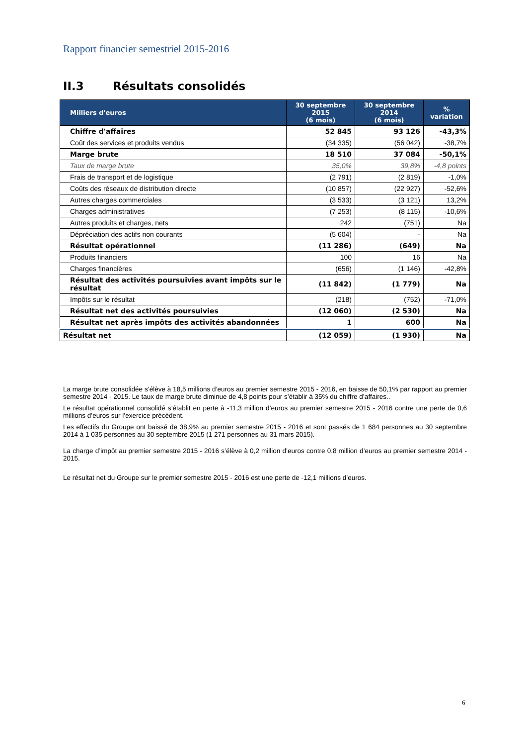Rapport financier semestriel 2015-2016
II.3 Résultats consolidés
| Milliers d'euros | 30 septembre 2015 (6 mois) | 30 septembre 2014 (6 mois) | % variation |
| --- | --- | --- | --- |
| Chiffre d'affaires | 52 845 | 93 126 | -43,3% |
| Coût des services et produits vendus | (34 335) | (56 042) | -38,7% |
| Marge brute | 18 510 | 37 084 | -50,1% |
| Taux de marge brute | 35,0% | 39,8% | -4,8 points |
| Frais de transport et de logistique | (2 791) | (2 819) | -1,0% |
| Coûts des réseaux de distribution directe | (10 857) | (22 927) | -52,6% |
| Autres charges commerciales | (3 533) | (3 121) | 13,2% |
| Charges administratives | (7 253) | (8 115) | -10,6% |
| Autres produits et charges, nets | 242 | (751) | Na |
| Dépréciation des actifs non courants | (5 604) | - | Na |
| Résultat opérationnel | (11 286) | (649) | Na |
| Produits financiers | 100 | 16 | Na |
| Charges financières | (656) | (1 146) | -42,8% |
| Résultat des activités poursuivies avant impôts sur le résultat | (11 842) | (1 779) | Na |
| Impôts sur le résultat | (218) | (752) | -71,0% |
| Résultat net des activités poursuivies | (12 060) | (2 530) | Na |
| Résultat net après impôts des activités abandonnées | 1 | 600 | Na |
| Résultat net | (12 059) | (1 930) | Na |
La marge brute consolidée s’élève à 18,5 millions d’euros au premier semestre 2015 - 2016, en baisse de 50,1% par rapport au premier semestre 2014 - 2015. Le taux de marge brute diminue de 4,8 points pour s’établir à 35% du chiffre d’affaires..
Le résultat opérationnel consolidé s’établit en perte à -11,3 million d’euros au premier semestre 2015 - 2016 contre une perte de 0,6 millions d’euros sur l’exercice précédent.
Les effectifs du Groupe ont baissé de 38,9% au premier semestre 2015 - 2016 et sont passés de 1 684 personnes au 30 septembre 2014 à 1 035 personnes au 30 septembre 2015 (1 271 personnes au 31 mars 2015).
La charge d’impôt au premier semestre 2015 - 2016 s’élève à 0,2 million d’euros contre 0,8 million d’euros au premier semestre 2014 - 2015.
Le résultat net du Groupe sur le premier semestre 2015 - 2016 est une perte de -12,1 millions d’euros.
6